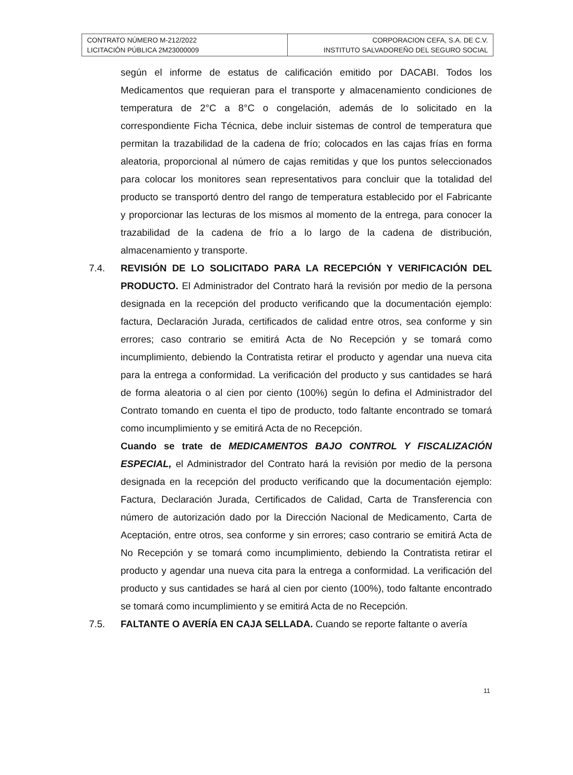| CONTRATO NÚMERO M-212/2022 LICITACIÓN PÚBLICA 2M23000009 | CORPORACION CEFA, S.A. DE C.V. INSTITUTO SALVADOREÑO DEL SEGURO SOCIAL |
según el informe de estatus de calificación emitido por DACABI. Todos los Medicamentos que requieran para el transporte y almacenamiento condiciones de temperatura de 2°C a 8°C o congelación, además de lo solicitado en la correspondiente Ficha Técnica, debe incluir sistemas de control de temperatura que permitan la trazabilidad de la cadena de frío; colocados en las cajas frías en forma aleatoria, proporcional al número de cajas remitidas y que los puntos seleccionados para colocar los monitores sean representativos para concluir que la totalidad del producto se transportó dentro del rango de temperatura establecido por el Fabricante y proporcionar las lecturas de los mismos al momento de la entrega, para conocer la trazabilidad de la cadena de frío a lo largo de la cadena de distribución, almacenamiento y transporte.
7.4. REVISIÓN DE LO SOLICITADO PARA LA RECEPCIÓN Y VERIFICACIÓN DEL PRODUCTO. El Administrador del Contrato hará la revisión por medio de la persona designada en la recepción del producto verificando que la documentación ejemplo: factura, Declaración Jurada, certificados de calidad entre otros, sea conforme y sin errores; caso contrario se emitirá Acta de No Recepción y se tomará como incumplimiento, debiendo la Contratista retirar el producto y agendar una nueva cita para la entrega a conformidad. La verificación del producto y sus cantidades se hará de forma aleatoria o al cien por ciento (100%) según lo defina el Administrador del Contrato tomando en cuenta el tipo de producto, todo faltante encontrado se tomará como incumplimiento y se emitirá Acta de no Recepción.
Cuando se trate de MEDICAMENTOS BAJO CONTROL Y FISCALIZACIÓN ESPECIAL, el Administrador del Contrato hará la revisión por medio de la persona designada en la recepción del producto verificando que la documentación ejemplo: Factura, Declaración Jurada, Certificados de Calidad, Carta de Transferencia con número de autorización dado por la Dirección Nacional de Medicamento, Carta de Aceptación, entre otros, sea conforme y sin errores; caso contrario se emitirá Acta de No Recepción y se tomará como incumplimiento, debiendo la Contratista retirar el producto y agendar una nueva cita para la entrega a conformidad. La verificación del producto y sus cantidades se hará al cien por ciento (100%), todo faltante encontrado se tomará como incumplimiento y se emitirá Acta de no Recepción.
7.5. FALTANTE O AVERÍA EN CAJA SELLADA. Cuando se reporte faltante o avería
11